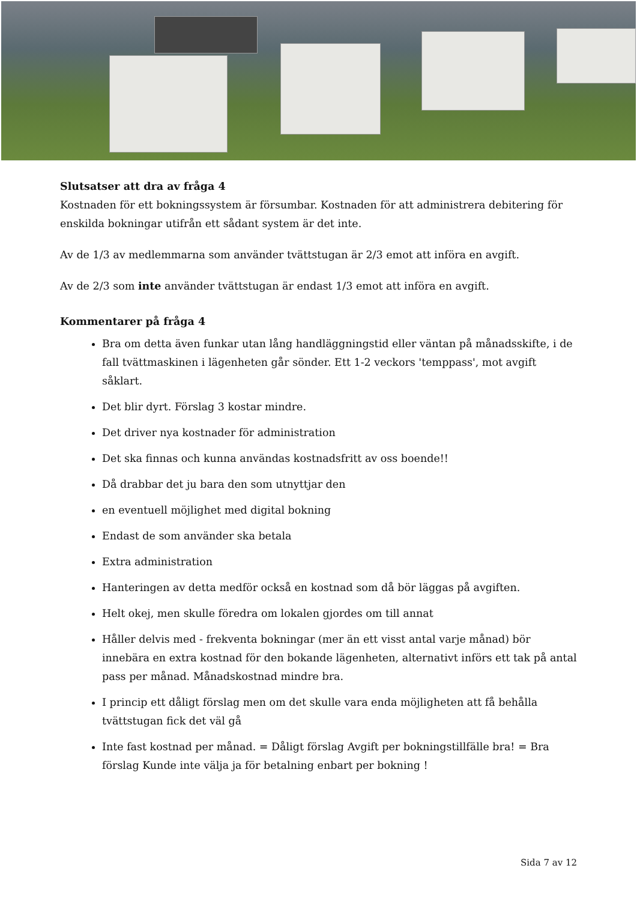Slutsatser att dra av fråga 4
Kostnaden för ett bokningssystem är försumbar. Kostnaden för att administrera debitering för enskilda bokningar utifrån ett sådant system är det inte.
Av de 1/3 av medlemmarna som använder tvättstugan är 2/3 emot att införa en avgift.
Av de 2/3 som inte använder tvättstugan är endast 1/3 emot att införa en avgift.
Kommentarer på fråga 4
Bra om detta även funkar utan lång handläggningstid eller väntan på månadsskifte, i de fall tvättmaskinen i lägenheten går sönder. Ett 1-2 veckors 'temppass', mot avgift såklart.
Det blir dyrt. Förslag 3 kostar mindre.
Det driver nya kostnader för administration
Det ska finnas och kunna användas kostnadsfritt av oss boende!!
Då drabbar det ju bara den som utnyttjar den
en eventuell möjlighet med digital bokning
Endast de som använder ska betala
Extra administration
Hanteringen av detta medför också en kostnad som då bör läggas på avgiften.
Helt okej, men skulle föredra om lokalen gjordes om till annat
Håller delvis med - frekventa bokningar (mer än ett visst antal varje månad) bör innebära en extra kostnad för den bokande lägenheten, alternativt införs ett tak på antal pass per månad. Månadskostnad mindre bra.
I princip ett dåligt förslag men om det skulle vara enda möjligheten att få behålla tvättstugan fick det väl gå
Inte fast kostnad per månad. = Dåligt förslag Avgift per bokningstillfälle bra! = Bra förslag Kunde inte välja ja för betalning enbart per bokning !
Sida 7 av 12